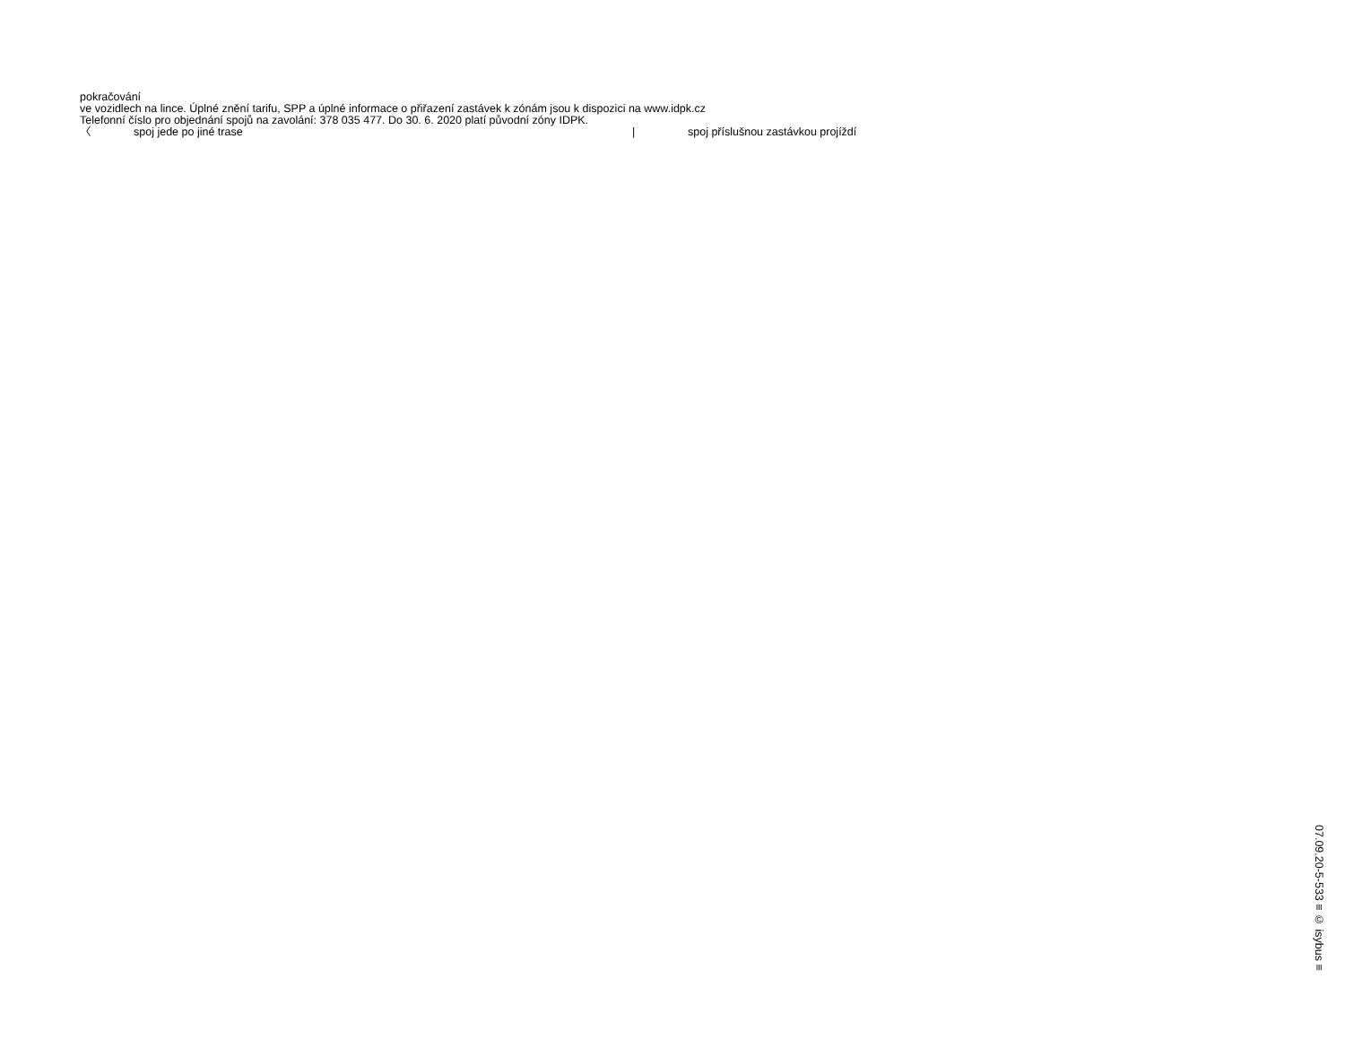pokračování
ve vozidlech na lince. Úplné znění tarifu, SPP a úplné informace o přiřazení zastávek k zónám jsou k dispozici na www.idpk.cz
Telefonní číslo pro objednání spojů na zavolání: 378 035 477. Do 30. 6. 2020 platí původní zóny IDPK.
〈 spoj jede po jiné trase | spoj příslušnou zastávkou projíždí
07.09.20-5-533 ≡ © isybus ≡